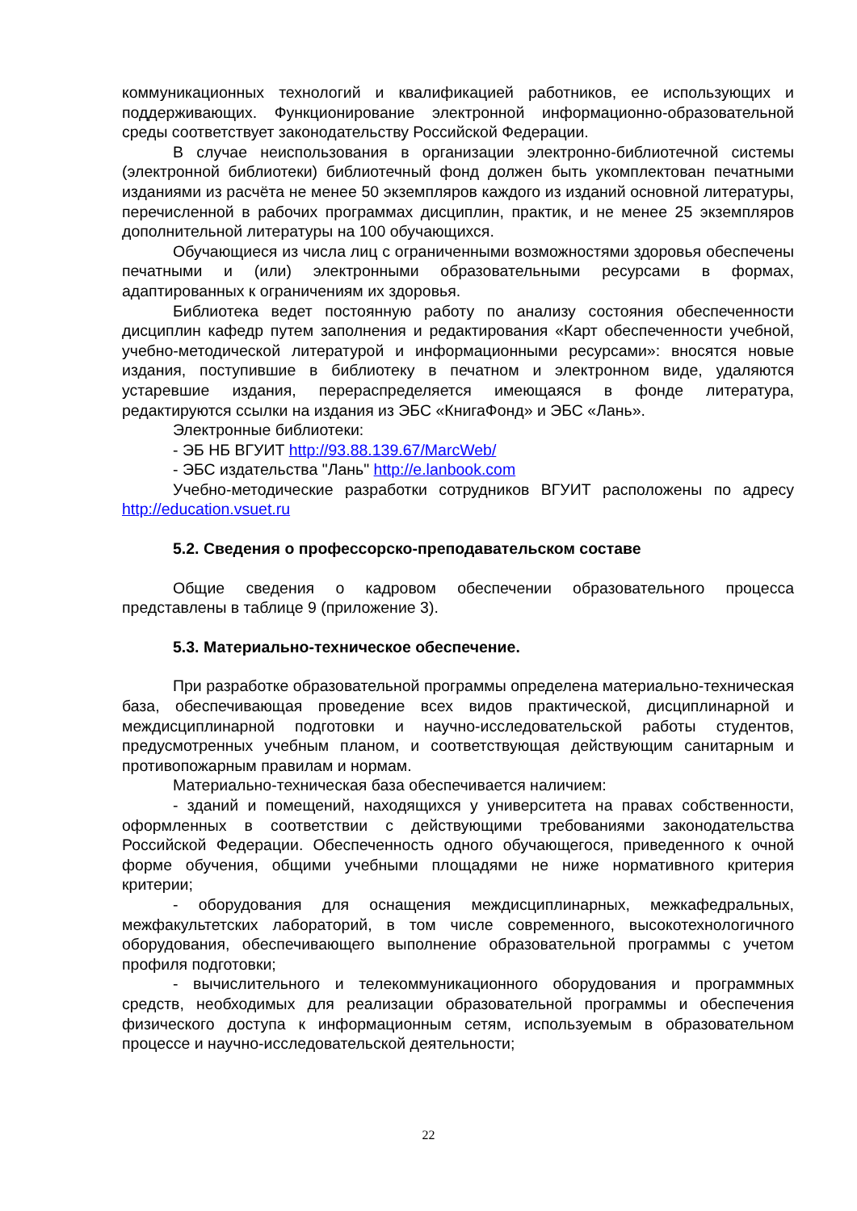коммуникационных технологий и квалификацией работников, ее использующих и поддерживающих. Функционирование электронной информационно-образовательной среды соответствует законодательству Российской Федерации.
В случае неиспользования в организации электронно-библиотечной системы (электронной библиотеки) библиотечный фонд должен быть укомплектован печатными изданиями из расчёта не менее 50 экземпляров каждого из изданий основной литературы, перечисленной в рабочих программах дисциплин, практик, и не менее 25 экземпляров дополнительной литературы на 100 обучающихся.
Обучающиеся из числа лиц с ограниченными возможностями здоровья обеспечены печатными и (или) электронными образовательными ресурсами в формах, адаптированных к ограничениям их здоровья.
Библиотека ведет постоянную работу по анализу состояния обеспеченности дисциплин кафедр путем заполнения и редактирования «Карт обеспеченности учебной, учебно-методической литературой и информационными ресурсами»: вносятся новые издания, поступившие в библиотеку в печатном и электронном виде, удаляются устаревшие издания, перераспределяется имеющаяся в фонде литература, редактируются ссылки на издания из ЭБС «КнигаФонд» и ЭБС «Лань».
Электронные библиотеки:
- ЭБ НБ ВГУИТ http://93.88.139.67/MarcWeb/
- ЭБС издательства "Лань" http://e.lanbook.com
Учебно-методические разработки сотрудников ВГУИТ расположены по адресу http://education.vsuet.ru
5.2. Сведения о профессорско-преподавательском составе
Общие сведения о кадровом обеспечении образовательного процесса представлены в таблице 9 (приложение 3).
5.3. Материально-техническое обеспечение.
При разработке образовательной программы определена материально-техническая база, обеспечивающая проведение всех видов практической, дисциплинарной и междисциплинарной подготовки и научно-исследовательской работы студентов, предусмотренных учебным планом, и соответствующая действующим санитарным и противопожарным правилам и нормам.
Материально-техническая база обеспечивается наличием:
- зданий и помещений, находящихся у университета на правах собственности, оформленных в соответствии с действующими требованиями законодательства Российской Федерации. Обеспеченность одного обучающегося, приведенного к очной форме обучения, общими учебными площадями не ниже нормативного критерия критерии;
- оборудования для оснащения междисциплинарных, межкафедральных, межфакультетских лабораторий, в том числе современного, высокотехнологичного оборудования, обеспечивающего выполнение образовательной программы с учетом профиля подготовки;
- вычислительного и телекоммуникационного оборудования и программных средств, необходимых для реализации образовательной программы и обеспечения физического доступа к информационным сетям, используемым в образовательном процессе и научно-исследовательской деятельности;
22